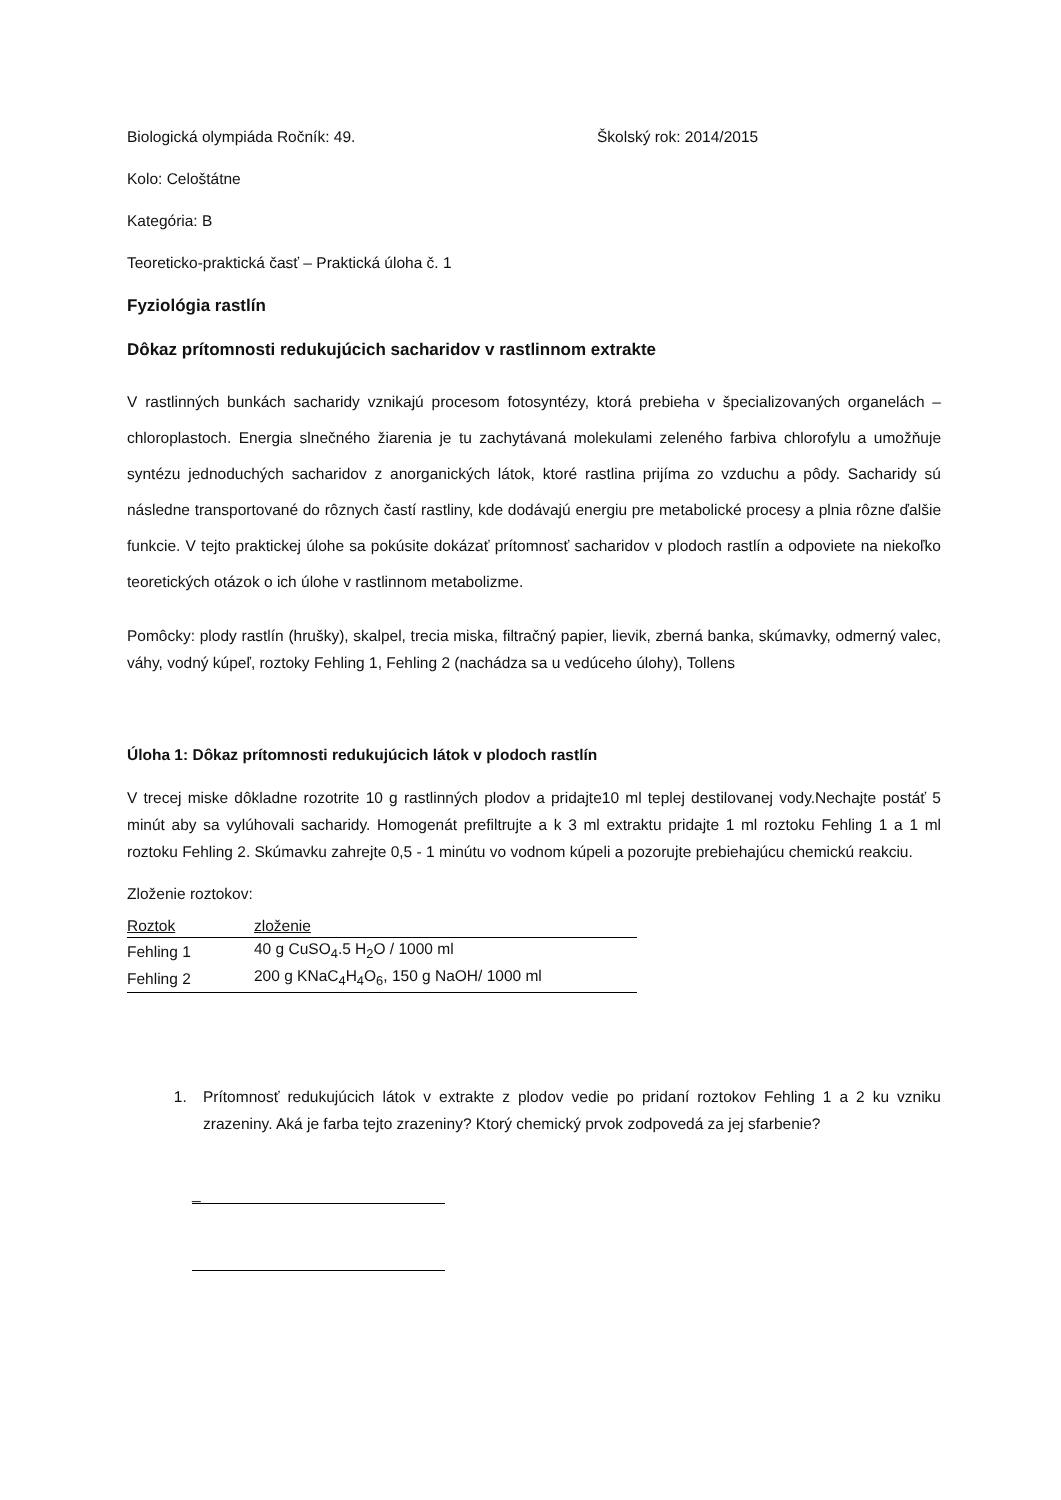Biologická olympiáda Ročník: 49. Školský rok: 2014/2015
Kolo: Celoštátne
Kategória: B
Teoreticko-praktická časť – Praktická úloha č. 1
Fyziológia rastlín
Dôkaz prítomnosti redukujúcich sacharidov v rastlinnom extrakte
V rastlinných bunkách sacharidy vznikajú procesom fotosyntézy, ktorá prebieha v špecializovaných organelách – chloroplastoch. Energia slnečného žiarenia je tu zachytávaná molekulami zeleného farbiva chlorofylu a umožňuje syntézu jednoduchých sacharidov z anorganických látok, ktoré rastlina prijíma zo vzduchu a pôdy. Sacharidy sú následne transportované do rôznych častí rastliny, kde dodávajú energiu pre metabolické procesy a plnia rôzne ďalšie funkcie. V tejto praktickej úlohe sa pokúsite dokázať prítomnosť sacharidov v plodoch rastlín a odpoviete na niekoľko teoretických otázok o ich úlohe v rastlinnom metabolizme.
Pomôcky: plody rastlín (hrušky), skalpel, trecia miska, filtračný papier, lievik, zberná banka, skúmavky, odmerný valec, váhy, vodný kúpeľ, roztoky Fehling 1, Fehling 2 (nachádza sa u vedúceho úlohy), Tollens
Úloha 1: Dôkaz prítomnosti redukujúcich látok v plodoch rastlín
V trecej miske dôkladne rozotrite 10 g rastlinných plodov a pridajte10 ml teplej destilovanej vody.Nechajte postáť 5 minút aby sa vylúhovali sacharidy. Homogenát prefiltrujte a k 3 ml extraktu pridajte 1 ml roztoku Fehling 1 a 1 ml roztoku Fehling 2. Skúmavku zahrejte 0,5 - 1 minútu vo vodnom kúpeli a pozorujte prebiehajúcu chemickú reakciu.
Zloženie roztokov:
| Roztok | zloženie |
| Fehling 1 | 40 g CuSO<sub>4</sub>.5 H<sub>2</sub>O / 1000 ml |
| Fehling 2 | 200 g KNaC<sub>4</sub>H<sub>4</sub>O<sub>6</sub>, 150 g NaOH/ 1000 ml |
1. Prítomnosť redukujúcich látok v extrakte z plodov vedie po pridaní roztokov Fehling 1 a 2 ku vzniku zrazeniny. Aká je farba tejto zrazeniny? Ktorý chemický prvok zodpovedá za jej sfarbenie?
_